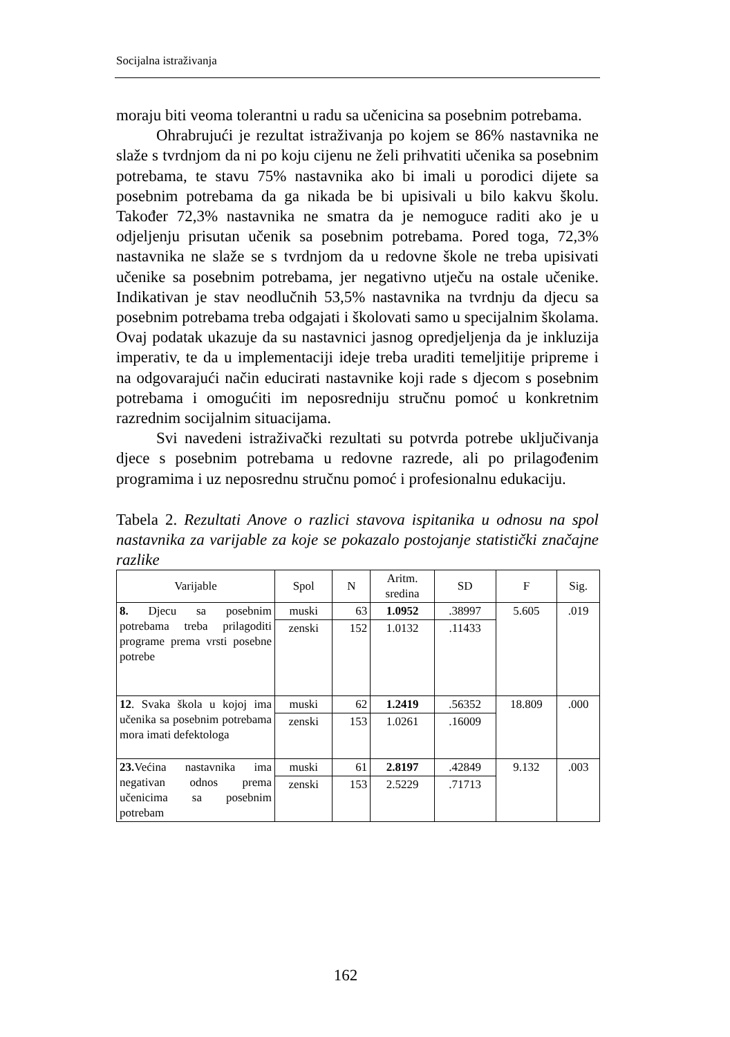Socijalna istraživanja
moraju biti veoma tolerantni u radu sa učenicina sa posebnim potrebama.
Ohrabrujući je rezultat istraživanja po kojem se 86% nastavnika ne slaže s tvrdnjom da ni po koju cijenu ne želi prihvatiti učenika sa posebnim potrebama, te stavu 75% nastavnika ako bi imali u porodici dijete sa posebnim potrebama da ga nikada be bi upisivali u bilo kakvu školu. Također 72,3% nastavnika ne smatra da je nemoguce raditi ako je u odjeljenju prisutan učenik sa posebnim potrebama. Pored toga, 72,3% nastavnika ne slaže se s tvrdnjom da u redovne škole ne treba upisivati učenike sa posebnim potrebama, jer negativno utječu na ostale učenike. Indikativan je stav neodlučnih 53,5% nastavnika na tvrdnju da djecu sa posebnim potrebama treba odgajati i školovati samo u specijalnim školama. Ovaj podatak ukazuje da su nastavnici jasnog opredjeljenja da je inkluzija imperativ, te da u implementaciji ideje treba uraditi temeljitije pripreme i na odgovarajući način educirati nastavnike koji rade s djecom s posebnim potrebama i omogućiti im neposredniju stručnu pomoć u konkretnim razrednim socijalnim situacijama.
Svi navedeni istraživački rezultati su potvrda potrebe uključivanja djece s posebnim potrebama u redovne razrede, ali po prilagođenim programima i uz neposrednu stručnu pomoć i profesionalnu edukaciju.
Tabela 2. Rezultati Anove o razlici stavova ispitanika u odnosu na spol nastavnika za varijable za koje se pokazalo postojanje statistički značajne razlike
| Varijable | Spol | N | Aritm. sredina | SD | F | Sig. |
| --- | --- | --- | --- | --- | --- | --- |
| 8. Djecu sa posebnim potrebama treba prilagoditi programe prema vrsti posebne potrebe | muski | 63 | 1.0952 | .38997 | 5.605 | .019 |
| | zenski | 152 | 1.0132 | .11433 | | |
| 12 . Svaka škola u kojoj ima učenika sa posebnim potrebama mora imati defektologa | muski | 62 | 1.2419 | .56352 | 18.809 | .000 |
| | zenski | 153 | 1.0261 | .16009 | | |
| 23. Većina nastavnika ima negativan odnos prema učenicima sa posebnim potrebam | muski | 61 | 2.8197 | .42849 | 9.132 | .003 |
| | zenski | 153 | 2.5229 | .71713 | | |
162